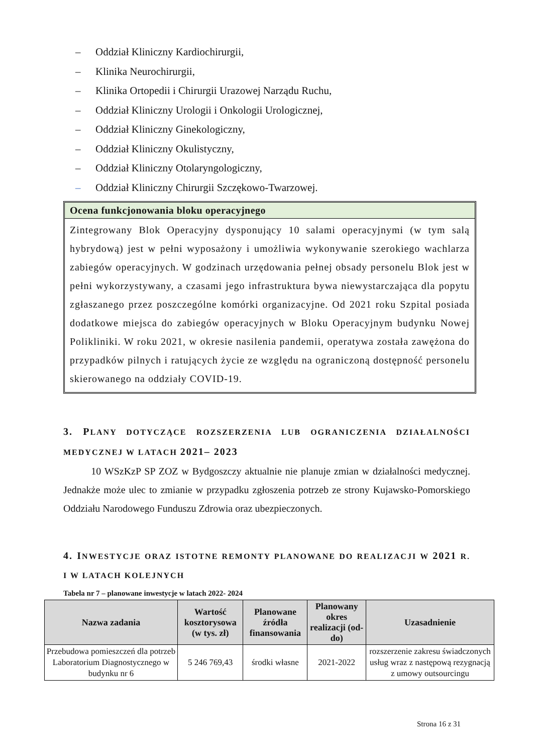– Oddział Kliniczny Kardiochirurgii,
– Klinika Neurochirurgii,
– Klinika Ortopedii i Chirurgii Urazowej Narządu Ruchu,
– Oddział Kliniczny Urologii i Onkologii Urologicznej,
– Oddział Kliniczny Ginekologiczny,
– Oddział Kliniczny Okulistyczny,
– Oddział Kliniczny Otolaryngologiczny,
– Oddział Kliniczny Chirurgii Szczękowo-Twarzowej.
Ocena funkcjonowania bloku operacyjnego
Zintegrowany Blok Operacyjny dysponujący 10 salami operacyjnymi (w tym salą hybrydową) jest w pełni wyposażony i umożliwia wykonywanie szerokiego wachlarza zabiegów operacyjnych. W godzinach urzędowania pełnej obsady personelu Blok jest w pełni wykorzystywany, a czasami jego infrastruktura bywa niewystarczająca dla popytu zgłaszanego przez poszczególne komórki organizacyjne. Od 2021 roku Szpital posiada dodatkowe miejsca do zabiegów operacyjnych w Bloku Operacyjnym budynku Nowej Polikliniki. W roku 2021, w okresie nasilenia pandemii, operatywa została zawężona do przypadków pilnych i ratujących życie ze względu na ograniczoną dostępność personelu skierowanego na oddziały COVID-19.
3. PLANY DOTYCZĄCE ROZSZERZENIA LUB OGRANICZENIA DZIAŁALNOŚCI MEDYCZNEJ W LATACH 2021– 2023
10 WSzKzP SP ZOZ w Bydgoszczy aktualnie nie planuje zmian w działalności medycznej. Jednakże może ulec to zmianie w przypadku zgłoszenia potrzeb ze strony Kujawsko-Pomorskiego Oddziału Narodowego Funduszu Zdrowia oraz ubezpieczonych.
4. INWESTYCJE ORAZ ISTOTNE REMONTY PLANOWANE DO REALIZACJI W 2021 R. I W LATACH KOLEJNYCH
Tabela nr 7 – planowane inwestycje w latach 2022- 2024
| Nazwa zadania | Wartość kosztorysowa (w tys. zł) | Planowane źródła finansowania | Planowany okres realizacji (od-do) | Uzasadnienie |
| --- | --- | --- | --- | --- |
| Przebudowa pomieszczeń dla potrzeb Laboratorium Diagnostycznego w budynku nr 6 | 5 246 769,43 | środki własne | 2021-2022 | rozszerzenie zakresu świadczonych usług wraz z następową rezygnacją z umowy outsourcingu |
Strona 16 z 31